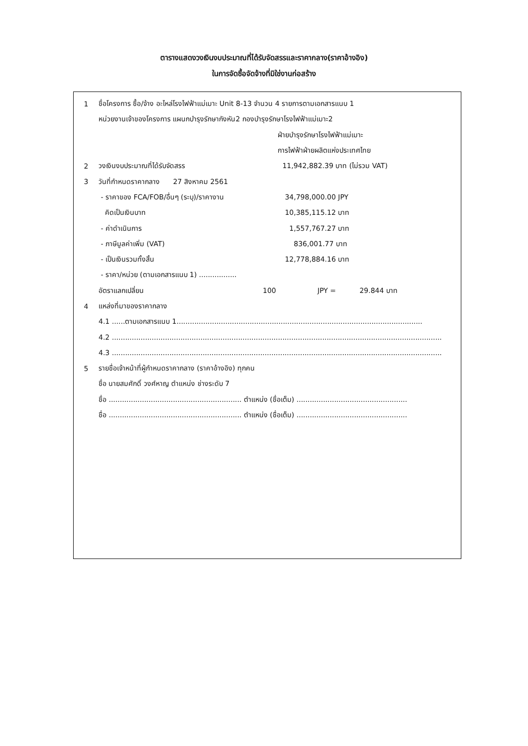ตารางแสดงวงเงินงบประมาณที่ได้รับจัดสรรและราคากลาง(ราคาอ้างอิง)
ในการจัดซื้อจัดจ้างที่มิใช่งานก่อสร้าง
1 ชื่อโครงการ ซื้อ/จ้าง อะไหล่โรงไฟฟ้าแม่เมาะ Unit 8-13 จำนวน 4 รายการตามเอกสารแนบ 1
หน่วยงานเจ้าของโครงการ แผนกบำรุงรักษากังหัน2 กองบำรุงรักษาโรงไฟฟ้าแม่เมาะ2
ฝ่ายบำรุงรักษาโรงไฟฟ้าแม่เมาะ
การไฟฟ้าฝ่ายผลิตแห่งประเทศไทย
2 วงเงินงบประมาณที่ได้รับจัดสรร 11,942,882.39 บาท (ไม่รวม VAT)
3 วันที่กำหนดราคากลาง 27 สิงหาคม 2561
- ราคาของ FCA/FOB/อื่นๆ (ระบุ)/ราคางาน 34,798,000.00 JPY
คิดเป็นเงินบาท 10,385,115.12 บาท
- ค่าดำเนินการ 1,557,767.27 บาท
- ภาษีมูลค่าเพิ่ม (VAT) 836,001.77 บาท
- เป็นเงินรวมทั้งสิ้น 12,778,884.16 บาท
- ราคา/หน่วย (ตามเอกสารแนบ 1) .................
อัตราแลกเปลี่ยน 100 JPY = 29.844 บาท
4 แหล่งที่มาของราคากลาง
4.1 ......ตามเอกสารแนบ 1...............................................................................................................
4.2 .....................................................................................................................................................
4.3 .....................................................................................................................................................
5 รายชื่อเจ้าหน้าที่ผู้กำหนดราคากลาง (ราคาอ้างอิง) ทุกคน
ชื่อ นายสมศักดิ์ วงศ์หาญ ตำแหน่ง ช่างระดับ 7
ชื่อ ............................................................ ตำแหน่ง (ชื่อเต็ม) ..................................................
ชื่อ ............................................................ ตำแหน่ง (ชื่อเต็ม) ..................................................